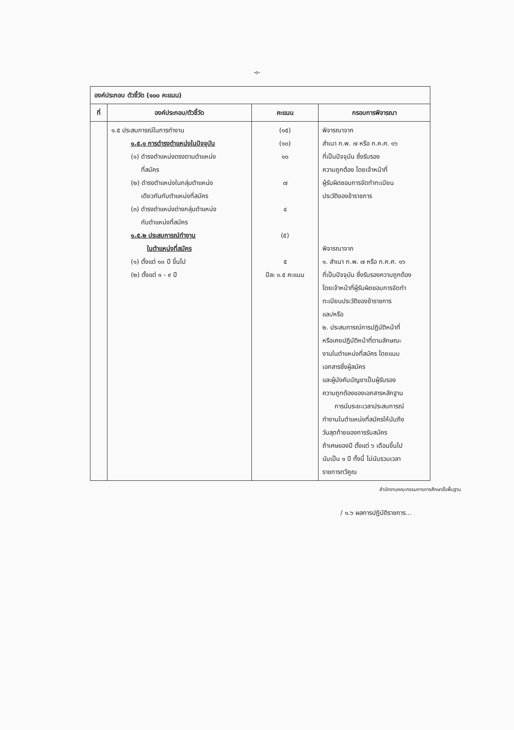-๓-
| องค์ประกอบ ตัวชี้วัด (๑๐๐ คะแนน) | | | |
| ที่ | องค์ประกอบ/ตัวชี้วัด | คะแนน | กรอบการพิจารณา |
| | ๑.๕ ประสบการณ์ในการทำงาน ๑.๕.๑ การดำรงตำแหน่งในปัจจุบัน (๑) ดำรงตำแหน่งตรงตามตำแหน่ง ที่สมัคร (๒) ดำรงตำแหน่งในกลุ่มตำแหน่ง เดียวกันกับตำแหน่งที่สมัคร (๓) ดำรงตำแหน่งต่างกลุ่มตำแหน่ง กับตำแหน่งที่สมัคร ๑.๕.๒ ประสบการณ์ทำงาน ในตำแหน่งที่สมัคร (๑) ตั้งแต่ ๑๐ ปี ขึ้นไป (๒) ตั้งแต่ ๑ - ๙ ปี | (๑๕) (๑๐) ๑๐ ๗ ๔ (๕) ๕ ปีละ ๐.๕ คะแนน | พิจารณาจาก สำเนา ก.พ. ๗ หรือ ก.ค.ศ. ๑๖ ที่เป็นปัจจุบัน ซึ่งรับรอง ความถูกต้อง โดยเจ้าหน้าที่ ผู้รับผิดชอบการจัดทำทะเบียน ประวัติของข้าราชการ พิจารณาจาก ๑. สำเนา ก.พ. ๗ หรือ ก.ค.ศ. ๑๖ ที่เป็นปัจจุบัน ซึ่งรับรองความถูกต้อง โดยเจ้าหน้าที่ผู้รับผิดชอบการจัดทำ ทะเบียนประวัติของข้าราชการ และ/หรือ ๒. ประสบการณ์การปฏิบัติหน้าที่ หรือเคยปฏิบัติหน้าที่ตามลักษณะ งานในตำแหน่งที่สมัคร โดยแนบ เอกสารซึ่งผู้สมัคร และผู้บังคับบัญชาเป็นผู้รับรอง ความถูกต้องของเอกสารหลักฐาน การนับระยะเวลาประสบการณ์ ทำงานในตำแหน่งที่สมัครให้นับถึง วันสุดท้ายของการรับสมัคร ถ้าเศษของปี ตั้งแต่ ๖ เดือนขึ้นไป นับเป็น ๑ ปี ทั้งนี้ ไม่นับรวมเวลา ราชการทวีคูณ |
สำนักงานคณะกรรมการการศึกษาขั้นพื้นฐาน
/ ๑.๖ ผลการปฏิบัติราชการ...